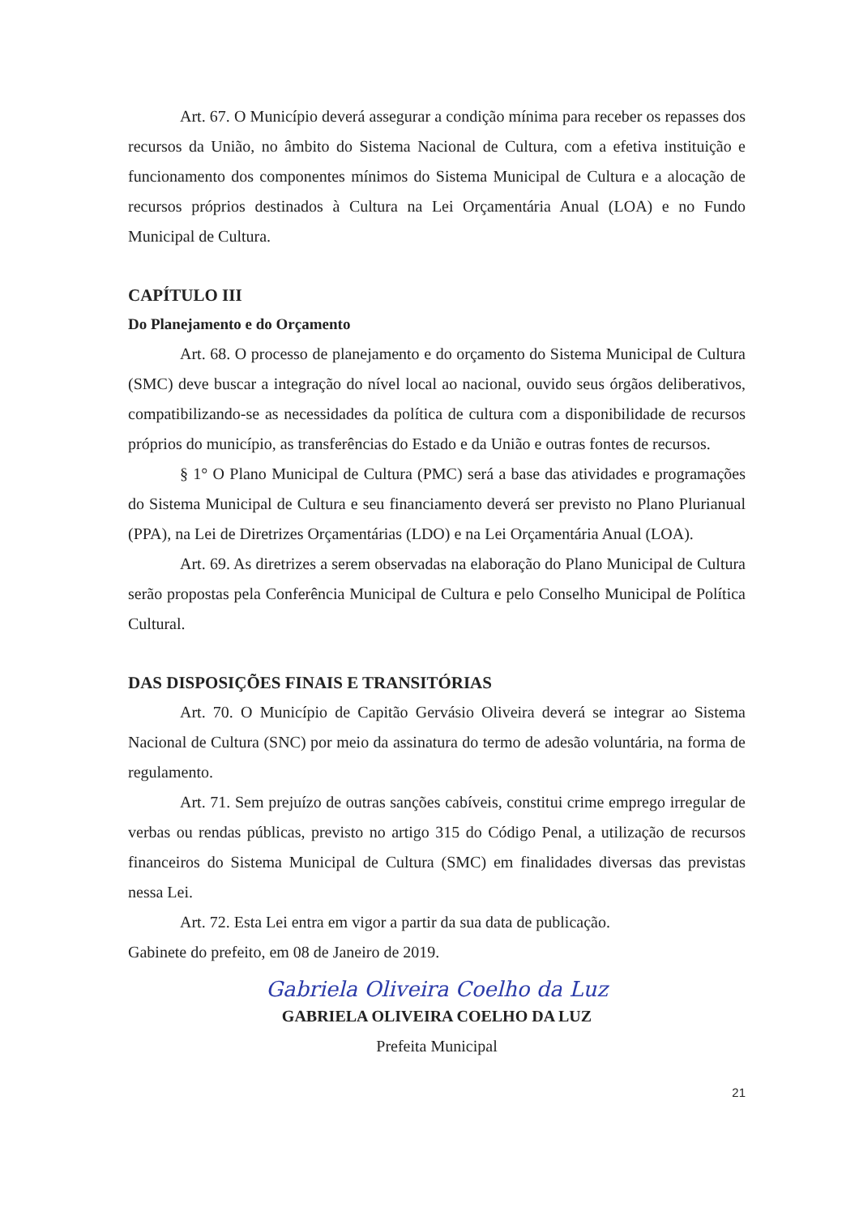Art. 67. O Município deverá assegurar a condição mínima para receber os repasses dos recursos da União, no âmbito do Sistema Nacional de Cultura, com a efetiva instituição e funcionamento dos componentes mínimos do Sistema Municipal de Cultura e a alocação de recursos próprios destinados à Cultura na Lei Orçamentária Anual (LOA) e no Fundo Municipal de Cultura.
CAPÍTULO III
Do Planejamento e do Orçamento
Art. 68. O processo de planejamento e do orçamento do Sistema Municipal de Cultura (SMC) deve buscar a integração do nível local ao nacional, ouvido seus órgãos deliberativos, compatibilizando-se as necessidades da política de cultura com a disponibilidade de recursos próprios do município, as transferências do Estado e da União e outras fontes de recursos.
§ 1° O Plano Municipal de Cultura (PMC) será a base das atividades e programações do Sistema Municipal de Cultura e seu financiamento deverá ser previsto no Plano Plurianual (PPA), na Lei de Diretrizes Orçamentárias (LDO) e na Lei Orçamentária Anual (LOA).
Art. 69. As diretrizes a serem observadas na elaboração do Plano Municipal de Cultura serão propostas pela Conferência Municipal de Cultura e pelo Conselho Municipal de Política Cultural.
DAS DISPOSIÇÕES FINAIS E TRANSITÓRIAS
Art. 70. O Município de Capitão Gervásio Oliveira deverá se integrar ao Sistema Nacional de Cultura (SNC) por meio da assinatura do termo de adesão voluntária, na forma de regulamento.
Art. 71. Sem prejuízo de outras sanções cabíveis, constitui crime emprego irregular de verbas ou rendas públicas, previsto no artigo 315 do Código Penal, a utilização de recursos financeiros do Sistema Municipal de Cultura (SMC) em finalidades diversas das previstas nessa Lei.
Art. 72. Esta Lei entra em vigor a partir da sua data de publicação.
Gabinete do prefeito, em 08 de Janeiro de 2019.
Gabriela Oliveira Coelho da Luz
GABRIELA OLIVEIRA COELHO DA LUZ
Prefeita Municipal
21